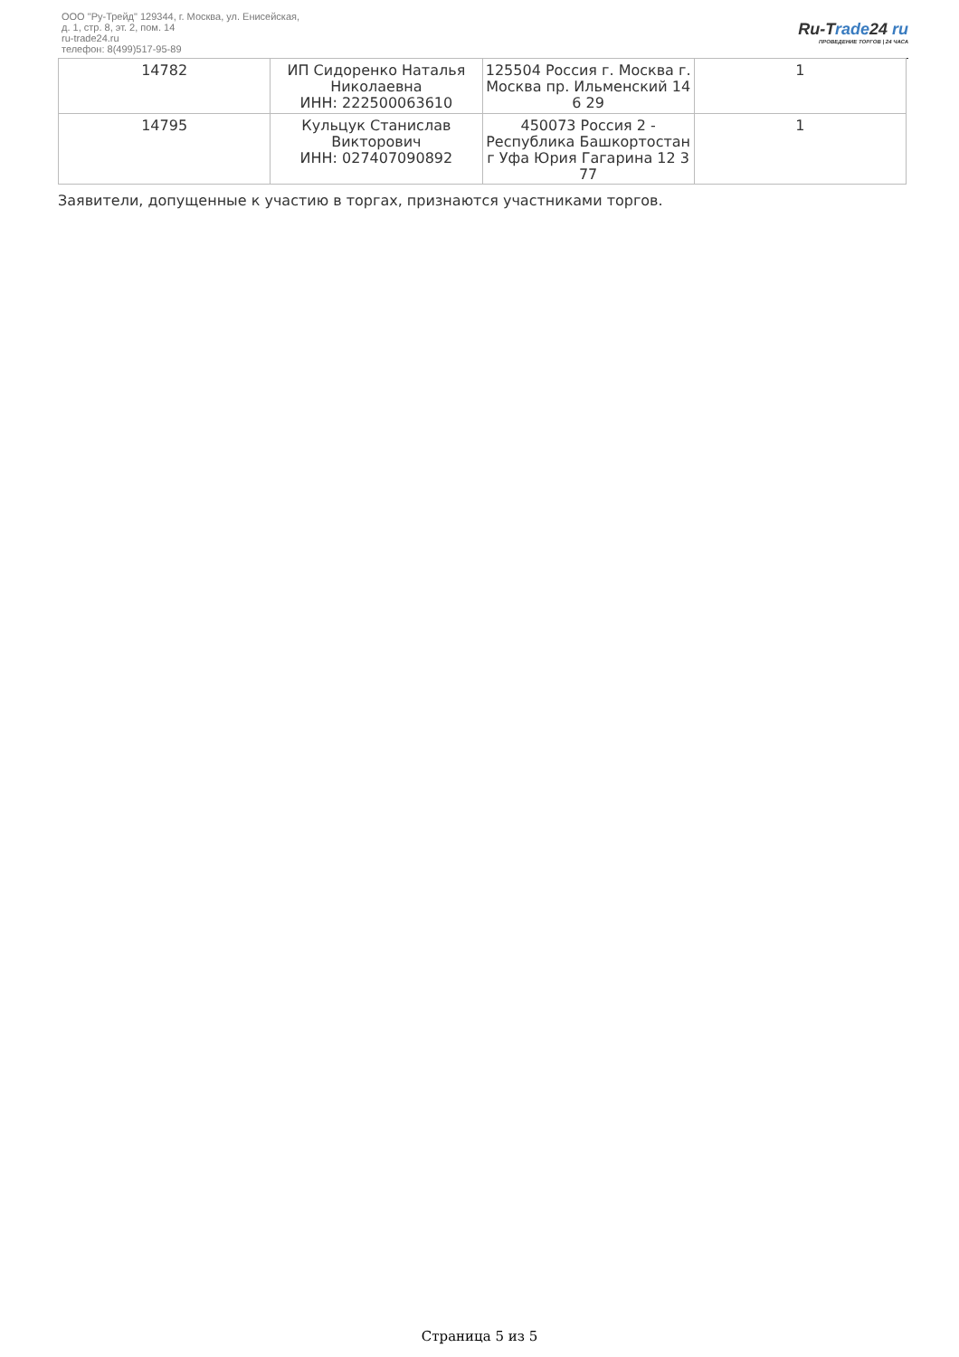ООО "Ру-Трейд" 129344, г. Москва, ул. Енисейская,
д. 1, стр. 8, эт. 2, пом. 14
ru-trade24.ru
телефон: 8(499)517-95-89
Ru-Trade24 ru
ПРОВЕДЕНИЕ ТОРГОВ | 24 ЧАСА
| 14782 | ИП Сидоренко Наталья Николаевна ИНН: 222500063610 | 125504 Россия г. Москва г. Москва пр. Ильменский 14 6 29 | 1 |
| 14795 | Кульцук Станислав Викторович ИНН: 027407090892 | 450073 Россия 2 - Республика Башкортостан г Уфа Юрия Гагарина 12 3 77 | 1 |
Заявители, допущенные к участию в торгах, признаются участниками торгов.
Страница 5 из 5